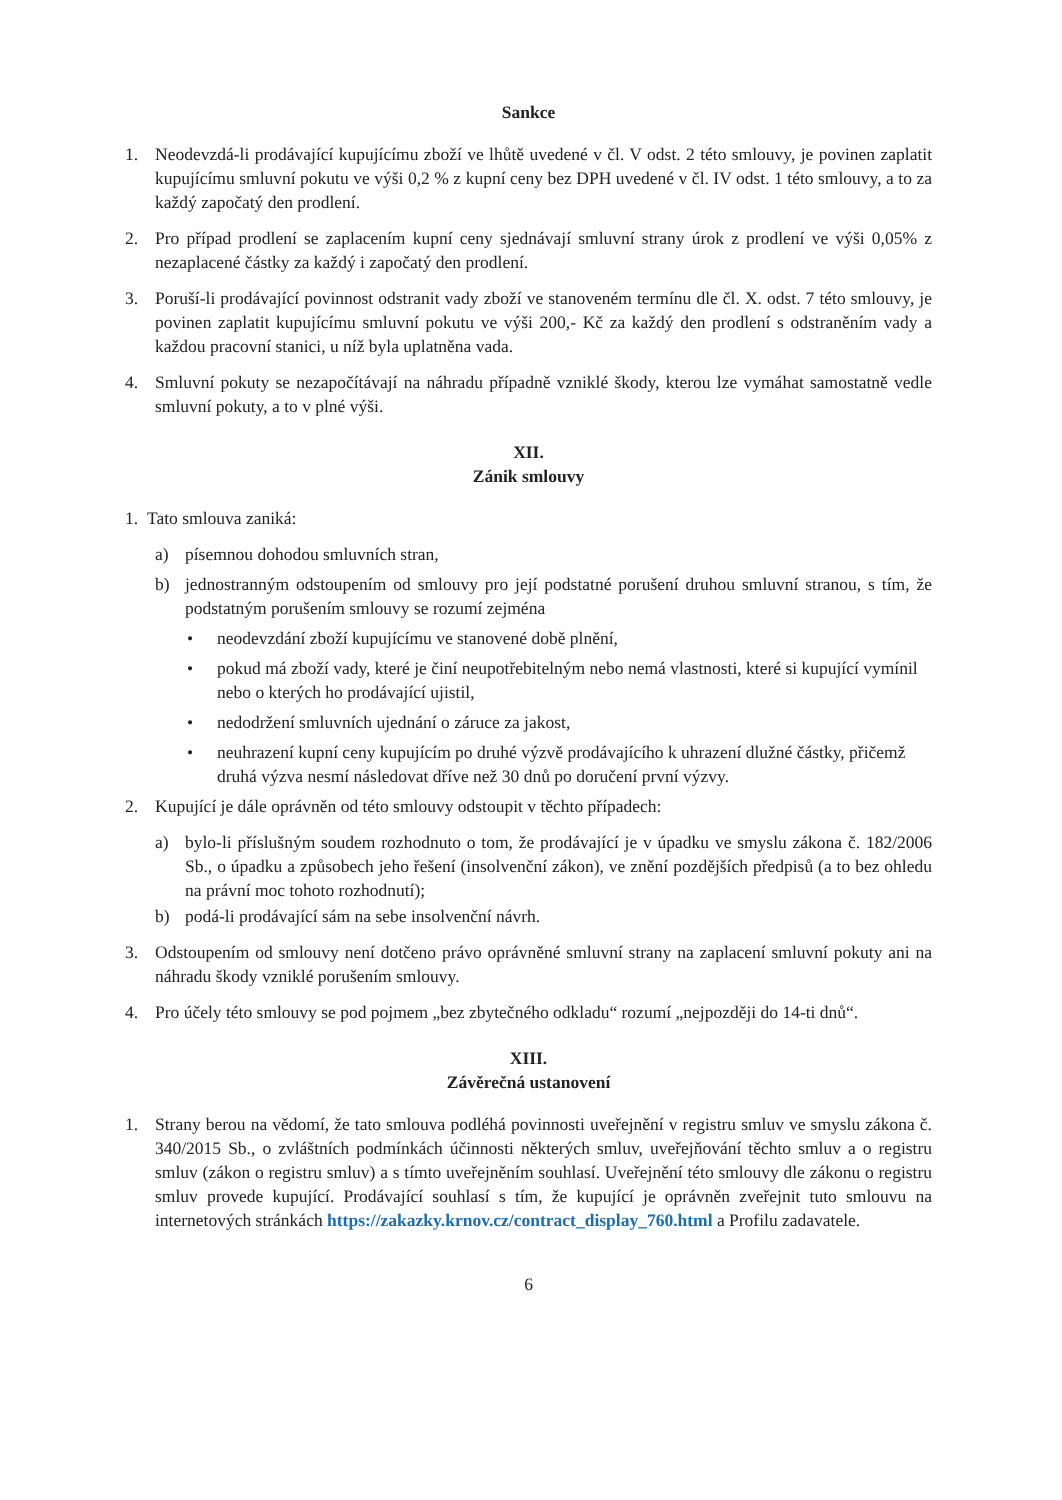Sankce
1. Neodevzdá-li prodávající kupujícímu zboží ve lhůtě uvedené v čl. V odst. 2 této smlouvy, je povinen zaplatit kupujícímu smluvní pokutu ve výši 0,2 % z kupní ceny bez DPH uvedené v čl. IV odst. 1 této smlouvy, a to za každý započatý den prodlení.
2. Pro případ prodlení se zaplacením kupní ceny sjednávají smluvní strany úrok z prodlení ve výši 0,05% z nezaplacené částky za každý i započatý den prodlení.
3. Poruší-li prodávající povinnost odstranit vady zboží ve stanoveném termínu dle čl. X. odst. 7 této smlouvy, je povinen zaplatit kupujícímu smluvní pokutu ve výši 200,- Kč za každý den prodlení s odstraněním vady a každou pracovní stanici, u níž byla uplatněna vada.
4. Smluvní pokuty se nezapočítávají na náhradu případně vzniklé škody, kterou lze vymáhat samostatně vedle smluvní pokuty, a to v plné výši.
XII.
Zánik smlouvy
1. Tato smlouva zaniká:
a) písemnou dohodou smluvních stran,
b) jednostranným odstoupením od smlouvy pro její podstatné porušení druhou smluvní stranou, s tím, že podstatným porušením smlouvy se rozumí zejména
• neodevzdání zboží kupujícímu ve stanovené době plnění,
• pokud má zboží vady, které je činí neupotřebitelným nebo nemá vlastnosti, které si kupující vymínil nebo o kterých ho prodávající ujistil,
• nedodržení smluvních ujednání o záruce za jakost,
• neuhrazení kupní ceny kupujícím po druhé výzvě prodávajícího k uhrazení dlužné částky, přičemž druhá výzva nesmí následovat dříve než 30 dnů po doručení první výzvy.
2. Kupující je dále oprávněn od této smlouvy odstoupit v těchto případech:
a) bylo-li příslušným soudem rozhodnuto o tom, že prodávající je v úpadku ve smyslu zákona č. 182/2006 Sb., o úpadku a způsobech jeho řešení (insolvenční zákon), ve znění pozdějších předpisů (a to bez ohledu na právní moc tohoto rozhodnutí);
b) podá-li prodávající sám na sebe insolvenční návrh.
3. Odstoupením od smlouvy není dotčeno právo oprávněné smluvní strany na zaplacení smluvní pokuty ani na náhradu škody vzniklé porušením smlouvy.
4. Pro účely této smlouvy se pod pojmem „bez zbytečného odkladu“ rozumí „nejpozději do 14-ti dnů“.
XIII.
Závěrečná ustanovení
1. Strany berou na vědomí, že tato smlouva podléhá povinnosti uveřejnění v registru smluv ve smyslu zákona č. 340/2015 Sb., o zvláštních podmínkách účinnosti některých smluv, uveřejňování těchto smluv a o registru smluv (zákon o registru smluv) a s tímto uveřejněním souhlasí. Uveřejnění této smlouvy dle zákonu o registru smluv provede kupující. Prodávající souhlasí s tím, že kupující je oprávněn zveřejnit tuto smlouvu na internetových stránkách https://zakazky.krnov.cz/contract_display_760.html a Profilu zadavatele.
6